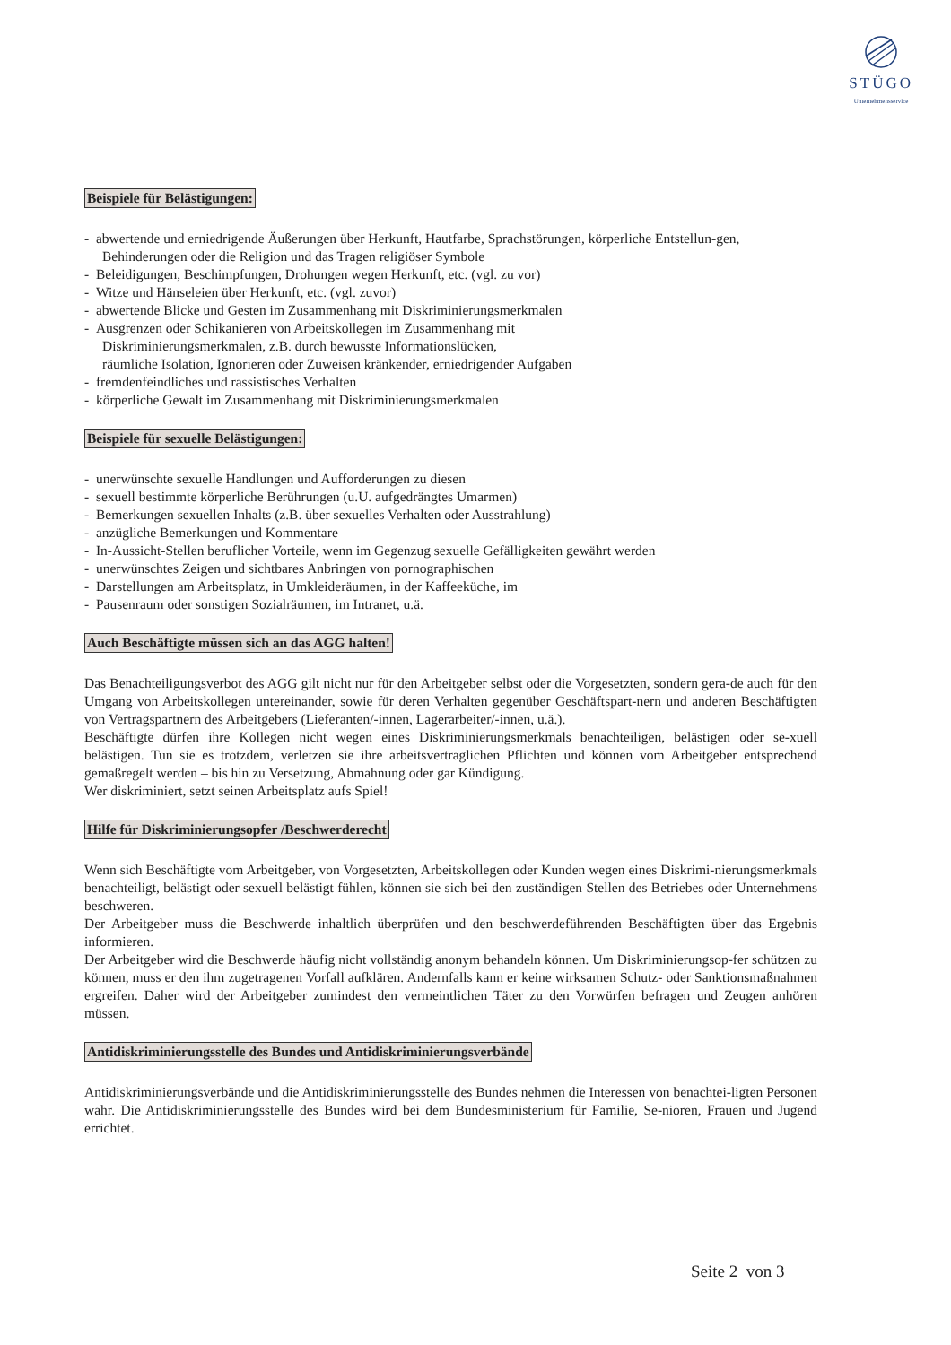STÜGO
Unternehmensservice
Beispiele für Belästigungen:
- abwertende und erniedrigende Äußerungen über Herkunft, Hautfarbe, Sprachstörungen, körperliche Entstellun-gen,
Behinderungen oder die Religion und das Tragen religiöser Symbole
- Beleidigungen, Beschimpfungen, Drohungen wegen Herkunft, etc. (vgl. zu vor)
- Witze und Hänseleien über Herkunft, etc. (vgl. zuvor)
- abwertende Blicke und Gesten im Zusammenhang mit Diskriminierungsmerkmalen
- Ausgrenzen oder Schikanieren von Arbeitskollegen im Zusammenhang mit
Diskriminierungsmerkmalen, z.B. durch bewusste Informationslücken,
räumliche Isolation, Ignorieren oder Zuweisen kränkender, erniedrigender Aufgaben
- fremdenfeindliches und rassistisches Verhalten
- körperliche Gewalt im Zusammenhang mit Diskriminierungsmerkmalen
Beispiele für sexuelle Belästigungen:
- unerwünschte sexuelle Handlungen und Aufforderungen zu diesen
- sexuell bestimmte körperliche Berührungen (u.U. aufgedrängtes Umarmen)
- Bemerkungen sexuellen Inhalts (z.B. über sexuelles Verhalten oder Ausstrahlung)
- anzügliche Bemerkungen und Kommentare
- In-Aussicht-Stellen beruflicher Vorteile, wenn im Gegenzug sexuelle Gefälligkeiten gewährt werden
- unerwünschtes Zeigen und sichtbares Anbringen von pornographischen
- Darstellungen am Arbeitsplatz, in Umkleideräumen, in der Kaffeeküche, im
- Pausenraum oder sonstigen Sozialräumen, im Intranet, u.ä.
Auch Beschäftigte müssen sich an das AGG halten!
Das Benachteiligungsverbot des AGG gilt nicht nur für den Arbeitgeber selbst oder die Vorgesetzten, sondern gera-de auch für den Umgang von Arbeitskollegen untereinander, sowie für deren Verhalten gegenüber Geschäftspart-nern und anderen Beschäftigten von Vertragspartnern des Arbeitgebers (Lieferanten/-innen, Lagerarbeiter/-innen, u.ä.).
Beschäftigte dürfen ihre Kollegen nicht wegen eines Diskriminierungsmerkmals benachteiligen, belästigen oder se-xuell belästigen. Tun sie es trotzdem, verletzen sie ihre arbeitsvertraglichen Pflichten und können vom Arbeitgeber entsprechend gemaßregelt werden – bis hin zu Versetzung, Abmahnung oder gar Kündigung.
Wer diskriminiert, setzt seinen Arbeitsplatz aufs Spiel!
Hilfe für Diskriminierungsopfer /Beschwerderecht
Wenn sich Beschäftigte vom Arbeitgeber, von Vorgesetzten, Arbeitskollegen oder Kunden wegen eines Diskrimi-nierungsmerkmals benachteiligt, belästigt oder sexuell belästigt fühlen, können sie sich bei den zuständigen Stellen des Betriebes oder Unternehmens beschweren.
Der Arbeitgeber muss die Beschwerde inhaltlich überprüfen und den beschwerdeführenden Beschäftigten über das Ergebnis informieren.
Der Arbeitgeber wird die Beschwerde häufig nicht vollständig anonym behandeln können. Um Diskriminierungsop-fer schützen zu können, muss er den ihm zugetragenen Vorfall aufklären. Andernfalls kann er keine wirksamen Schutz- oder Sanktionsmaßnahmen ergreifen. Daher wird der Arbeitgeber zumindest den vermeintlichen Täter zu den Vorwürfen befragen und Zeugen anhören müssen.
Antidiskriminierungsstelle des Bundes und Antidiskriminierungsverbände
Antidiskriminierungsverbände und die Antidiskriminierungsstelle des Bundes nehmen die Interessen von benachtei-ligten Personen wahr. Die Antidiskriminierungsstelle des Bundes wird bei dem Bundesministerium für Familie, Se-nioren, Frauen und Jugend errichtet.
Seite 2 von 3